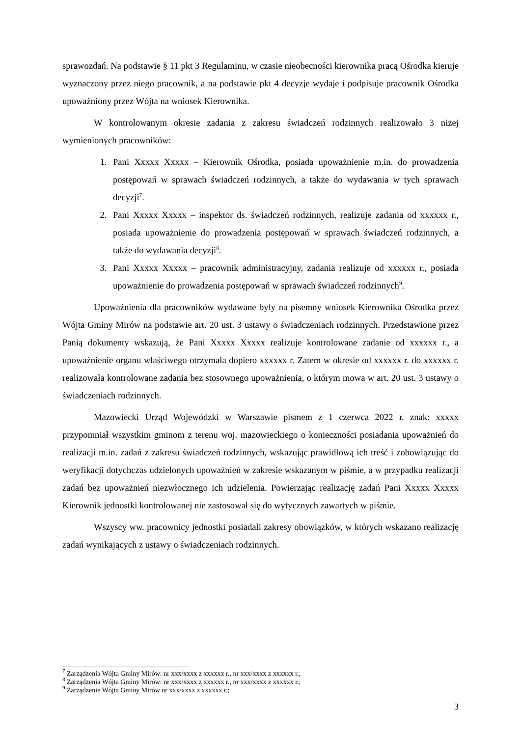sprawozdań. Na podstawie § 11 pkt 3 Regulaminu, w czasie nieobecności kierownika pracą Ośrodka kieruje wyznaczony przez niego pracownik, a na podstawie pkt 4 decyzje wydaje i podpisuje pracownik Ośrodka upoważniony przez Wójta na wniosek Kierownika.
W kontrolowanym okresie zadania z zakresu świadczeń rodzinnych realizowało 3 niżej wymienionych pracowników:
1. Pani Xxxxx Xxxxx – Kierownik Ośrodka, posiada upoważnienie m.in. do prowadzenia postępowań w sprawach świadczeń rodzinnych, a także do wydawania w tych sprawach decyzji<sup>7</sup>.
2. Pani Xxxxx Xxxxx – inspektor ds. świadczeń rodzinnych, realizuje zadania od xxxxxx r., posiada upoważnienie do prowadzenia postępowań w sprawach świadczeń rodzinnych, a także do wydawania decyzji<sup>8</sup>.
3. Pani Xxxxx Xxxxx – pracownik administracyjny, zadania realizuje od xxxxxx r., posiada upoważnienie do prowadzenia postępowań w sprawach świadczeń rodzinnych<sup>9</sup>.
Upoważnienia dla pracowników wydawane były na pisemny wniosek Kierownika Ośrodka przez Wójta Gminy Mirów na podstawie art. 20 ust. 3 ustawy o świadczeniach rodzinnych. Przedstawione przez Panią dokumenty wskazują, że Pani Xxxxx Xxxxx realizuje kontrolowane zadanie od xxxxxx r., a upoważnienie organu właściwego otrzymała dopiero xxxxxx r. Zatem w okresie od xxxxxx r. do xxxxxx r. realizowała kontrolowane zadania bez stosownego upoważnienia, o którym mowa w art. 20 ust. 3 ustawy o świadczeniach rodzinnych.
Mazowiecki Urząd Wojewódzki w Warszawie pismem z 1 czerwca 2022 r. znak: xxxxx przypomniał wszystkim gminom z terenu woj. mazowieckiego o konieczności posiadania upoważnień do realizacji m.in. zadań z zakresu świadczeń rodzinnych, wskazując prawidłową ich treść i zobowiązując do weryfikacji dotychczas udzielonych upoważnień w zakresie wskazanym w piśmie, a w przypadku realizacji zadań bez upoważnień niezwłocznego ich udzielenia. Powierzając realizację zadań Pani Xxxxx Xxxxx Kierownik jednostki kontrolowanej nie zastosował się do wytycznych zawartych w piśmie.
Wszyscy ww. pracownicy jednostki posiadali zakresy obowiązków, w których wskazano realizację zadań wynikających z ustawy o świadczeniach rodzinnych.
<sup>7</sup> Zarządzenia Wójta Gminy Mirów: nr xxx/xxxx z xxxxxx r., nr xxx/xxxx z xxxxxx r.;
<sup>8</sup> Zarządzenia Wójta Gminy Mirów: nr xxx/xxxx z xxxxxx r., nr xxx/xxxx z xxxxxx r.;
<sup>9</sup> Zarządzenie Wójta Gminy Mirów nr xxx/xxxx z xxxxxx r.;
3